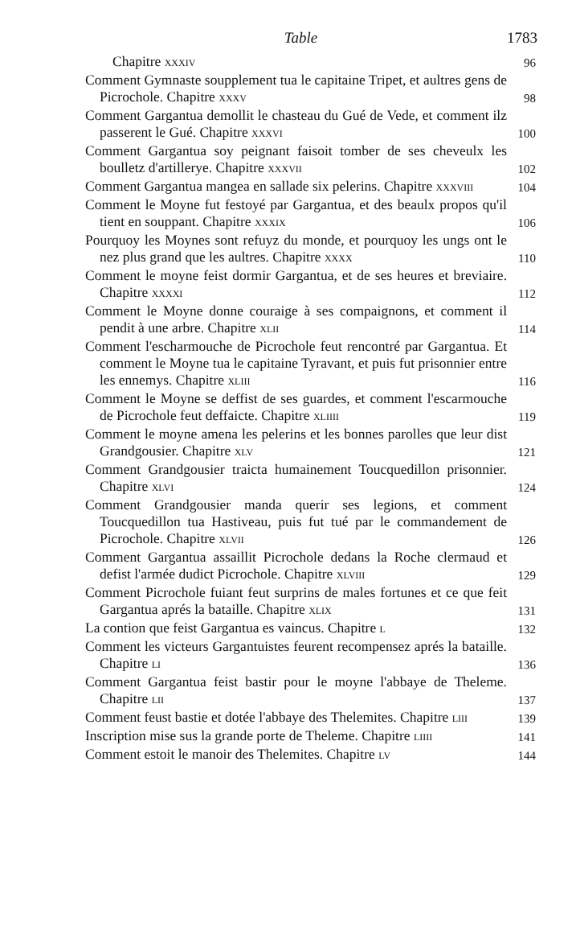Table 1783
Chapitre XXXIV
96
Comment Gymnaste soupplement tua le capitaine Tripet, et aultres gens de Picrochole. Chapitre XXXV
98
Comment Gargantua demollit le chasteau du Gué de Vede, et comment ilz passerent le Gué. Chapitre XXXVI
100
Comment Gargantua soy peignant faisoit tomber de ses cheveulx les boulletz d'artillerye. Chapitre XXXVII
102
Comment Gargantua mangea en sallade six pelerins. Chapitre XXXVIII
104
Comment le Moyne fut festoyé par Gargantua, et des beaulx propos qu'il tient en souppant. Chapitre XXXIX
106
Pourquoy les Moynes sont refuyz du monde, et pourquoy les ungs ont le nez plus grand que les aultres. Chapitre XXXX
110
Comment le moyne feist dormir Gargantua, et de ses heures et breviaire. Chapitre XXXXI
112
Comment le Moyne donne couraige à ses compaignons, et comment il pendit à une arbre. Chapitre XLII
114
Comment l'escharmouche de Picrochole feut rencontré par Gargantua. Et comment le Moyne tua le capitaine Tyravant, et puis fut prisonnier entre les ennemys. Chapitre XLIII
116
Comment le Moyne se deffist de ses guardes, et comment l'escarmouche de Picrochole feut deffaicte. Chapitre XLIIII
119
Comment le moyne amena les pelerins et les bonnes parolles que leur dist Grandgousier. Chapitre XLV
121
Comment Grandgousier traicta humainement Toucquedillon prisonnier. Chapitre XLVI
124
Comment Grandgousier manda querir ses legions, et comment Toucquedillon tua Hastiveau, puis fut tué par le commandement de Picrochole. Chapitre XLVII
126
Comment Gargantua assaillit Picrochole dedans la Roche clermaud et defist l'armée dudict Picrochole. Chapitre XLVIII
129
Comment Picrochole fuiant feut surprins de males fortunes et ce que feit Gargantua aprés la bataille. Chapitre XLIX
131
La contion que feist Gargantua es vaincus. Chapitre L
132
Comment les victeurs Gargantuistes feurent recompensez aprés la bataille. Chapitre LI
136
Comment Gargantua feist bastir pour le moyne l'abbaye de Theleme. Chapitre LII
137
Comment feust bastie et dotée l'abbaye des Thelemites. Chapitre LIII
139
Inscription mise sus la grande porte de Theleme. Chapitre LIIII
141
Comment estoit le manoir des Thelemites. Chapitre LV
144